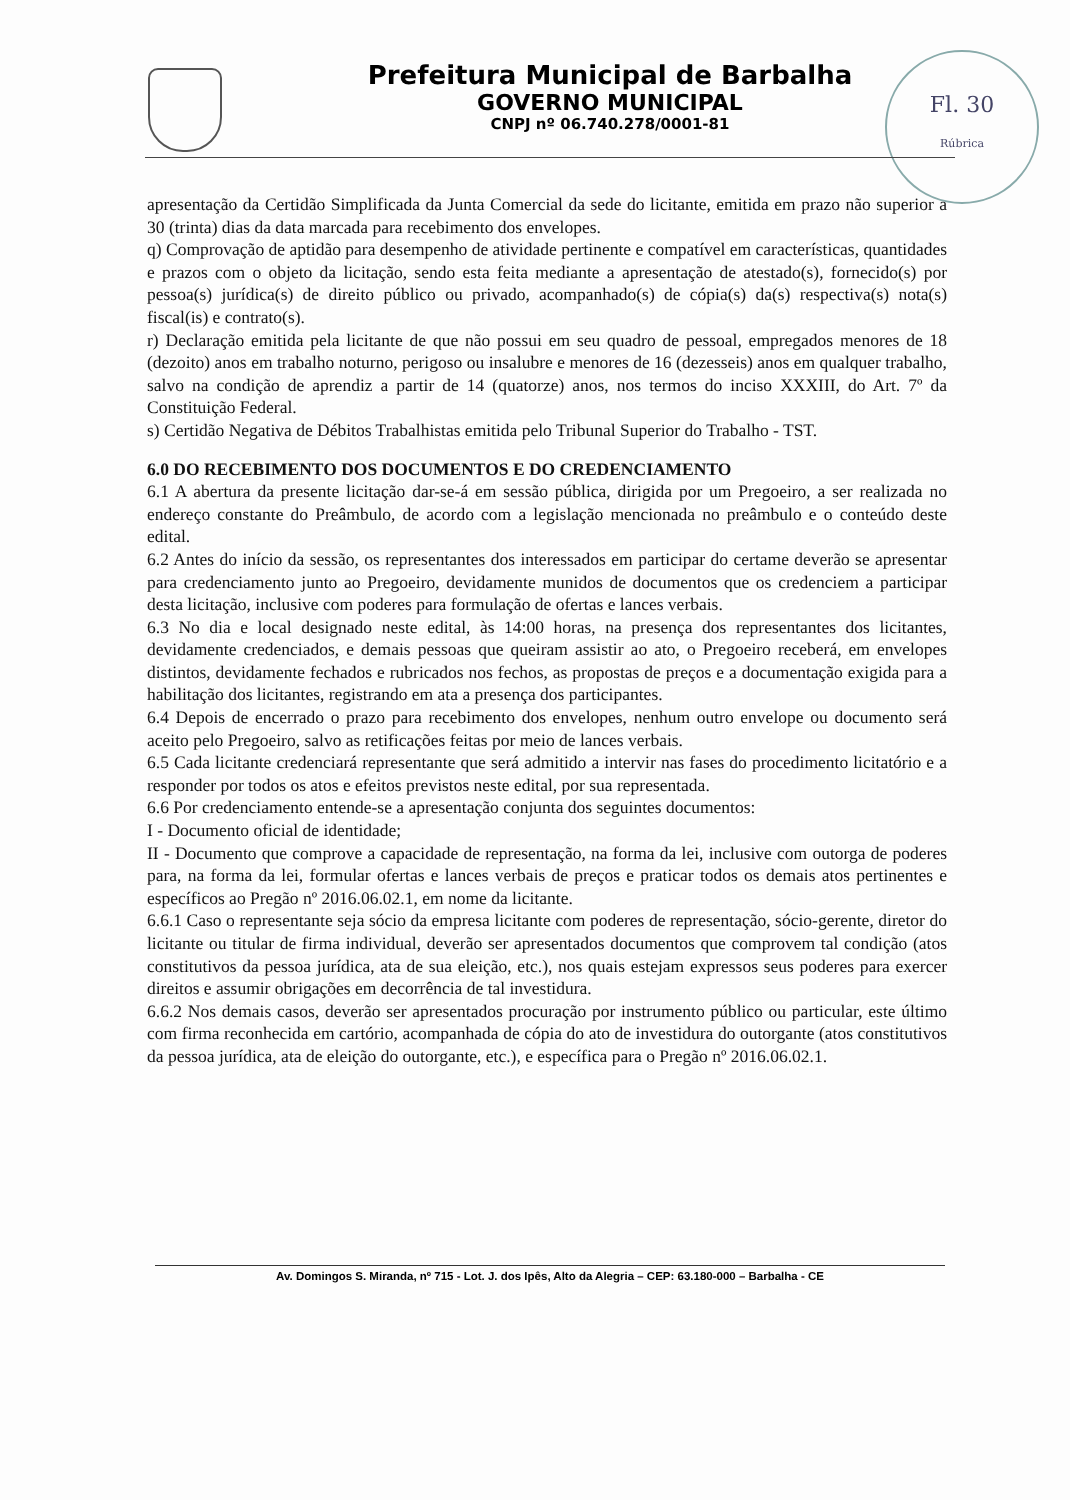Prefeitura Municipal de Barbalha
GOVERNO MUNICIPAL
CNPJ nº 06.740.278/0001-81
Fl. 30
Rúbrica
apresentação da Certidão Simplificada da Junta Comercial da sede do licitante, emitida em prazo não superior a 30 (trinta) dias da data marcada para recebimento dos envelopes.
q) Comprovação de aptidão para desempenho de atividade pertinente e compatível em características, quantidades e prazos com o objeto da licitação, sendo esta feita mediante a apresentação de atestado(s), fornecido(s) por pessoa(s) jurídica(s) de direito público ou privado, acompanhado(s) de cópia(s) da(s) respectiva(s) nota(s) fiscal(is) e contrato(s).
r) Declaração emitida pela licitante de que não possui em seu quadro de pessoal, empregados menores de 18 (dezoito) anos em trabalho noturno, perigoso ou insalubre e menores de 16 (dezesseis) anos em qualquer trabalho, salvo na condição de aprendiz a partir de 14 (quatorze) anos, nos termos do inciso XXXIII, do Art. 7º da Constituição Federal.
s) Certidão Negativa de Débitos Trabalhistas emitida pelo Tribunal Superior do Trabalho - TST.
6.0 DO RECEBIMENTO DOS DOCUMENTOS E DO CREDENCIAMENTO
6.1 A abertura da presente licitação dar-se-á em sessão pública, dirigida por um Pregoeiro, a ser realizada no endereço constante do Preâmbulo, de acordo com a legislação mencionada no preâmbulo e o conteúdo deste edital.
6.2 Antes do início da sessão, os representantes dos interessados em participar do certame deverão se apresentar para credenciamento junto ao Pregoeiro, devidamente munidos de documentos que os credenciem a participar desta licitação, inclusive com poderes para formulação de ofertas e lances verbais.
6.3 No dia e local designado neste edital, às 14:00 horas, na presença dos representantes dos licitantes, devidamente credenciados, e demais pessoas que queiram assistir ao ato, o Pregoeiro receberá, em envelopes distintos, devidamente fechados e rubricados nos fechos, as propostas de preços e a documentação exigida para a habilitação dos licitantes, registrando em ata a presença dos participantes.
6.4 Depois de encerrado o prazo para recebimento dos envelopes, nenhum outro envelope ou documento será aceito pelo Pregoeiro, salvo as retificações feitas por meio de lances verbais.
6.5 Cada licitante credenciará representante que será admitido a intervir nas fases do procedimento licitatório e a responder por todos os atos e efeitos previstos neste edital, por sua representada.
6.6 Por credenciamento entende-se a apresentação conjunta dos seguintes documentos:
I - Documento oficial de identidade;
II - Documento que comprove a capacidade de representação, na forma da lei, inclusive com outorga de poderes para, na forma da lei, formular ofertas e lances verbais de preços e praticar todos os demais atos pertinentes e específicos ao Pregão nº 2016.06.02.1, em nome da licitante.
6.6.1 Caso o representante seja sócio da empresa licitante com poderes de representação, sócio-gerente, diretor do licitante ou titular de firma individual, deverão ser apresentados documentos que comprovem tal condição (atos constitutivos da pessoa jurídica, ata de sua eleição, etc.), nos quais estejam expressos seus poderes para exercer direitos e assumir obrigações em decorrência de tal investidura.
6.6.2 Nos demais casos, deverão ser apresentados procuração por instrumento público ou particular, este último com firma reconhecida em cartório, acompanhada de cópia do ato de investidura do outorgante (atos constitutivos da pessoa jurídica, ata de eleição do outorgante, etc.), e específica para o Pregão nº 2016.06.02.1.
Av. Domingos S. Miranda, nº 715 - Lot. J. dos Ipês, Alto da Alegria – CEP: 63.180-000 – Barbalha - CE